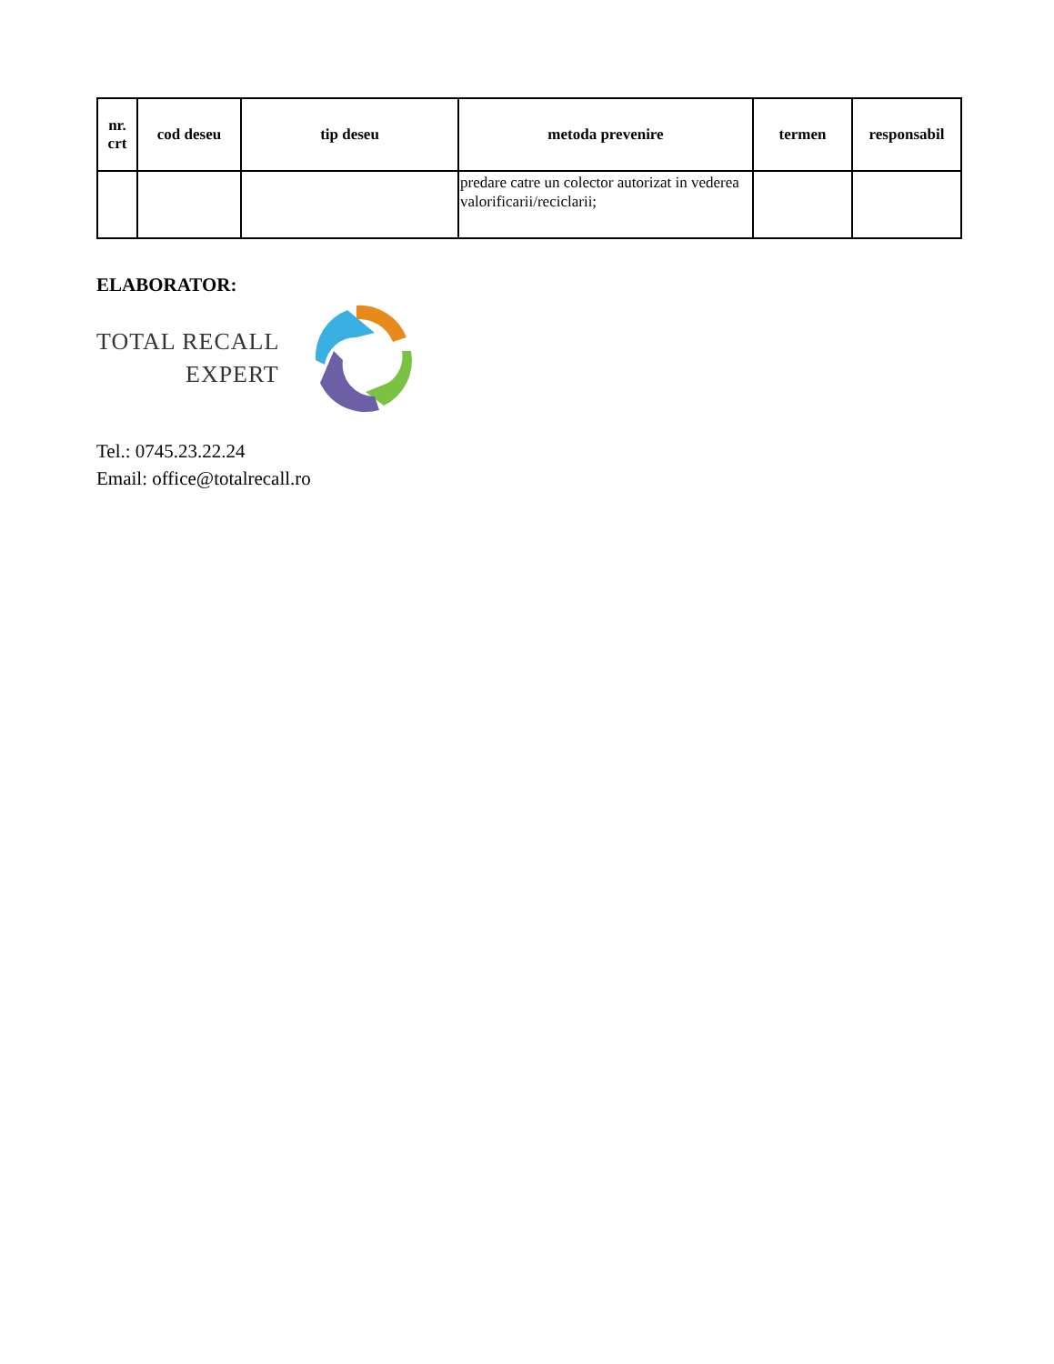| nr. crt | cod deseu | tip deseu | metoda prevenire | termen | responsabil |
| --- | --- | --- | --- | --- | --- |
| | | | predare catre un colector autorizat in vederea valorificarii/reciclarii; | | |
ELABORATOR:
TOTAL RECALL
EXPERT
Tel.: 0745.23.22.24
Email: office@totalrecall.ro